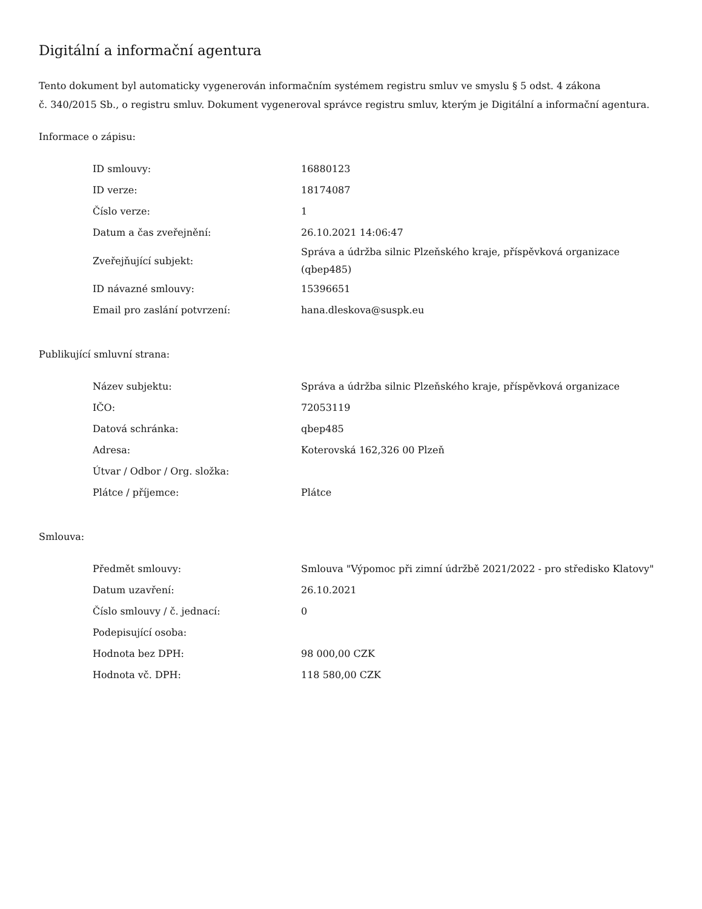Digitální a informační agentura
Tento dokument byl automaticky vygenerován informačním systémem registru smluv ve smyslu § 5 odst. 4 zákona
č. 340/2015 Sb., o registru smluv. Dokument vygeneroval správce registru smluv, kterým je Digitální a informační agentura.
Informace o zápisu:
| ID smlouvy: | 16880123 |
| ID verze: | 18174087 |
| Číslo verze: | 1 |
| Datum a čas zveřejnění: | 26.10.2021 14:06:47 |
| Zveřejňující subjekt: | Správa a údržba silnic Plzeňského kraje, příspěvková organizace (qbep485) |
| ID návazné smlouvy: | 15396651 |
| Email pro zaslání potvrzení: | hana.dleskova@suspk.eu |
Publikující smluvní strana:
| Název subjektu: | Správa a údržba silnic Plzeňského kraje, příspěvková organizace |
| IČO: | 72053119 |
| Datová schránka: | qbep485 |
| Adresa: | Koterovská 162,326 00 Plzeň |
| Útvar / Odbor / Org. složka: | |
| Plátce / příjemce: | Plátce |
Smlouva:
| Předmět smlouvy: | Smlouva "Výpomoc při zimní údržbě 2021/2022 - pro středisko Klatovy" |
| Datum uzavření: | 26.10.2021 |
| Číslo smlouvy / č. jednací: | 0 |
| Podepisující osoba: | |
| Hodnota bez DPH: | 98 000,00 CZK |
| Hodnota vč. DPH: | 118 580,00 CZK |